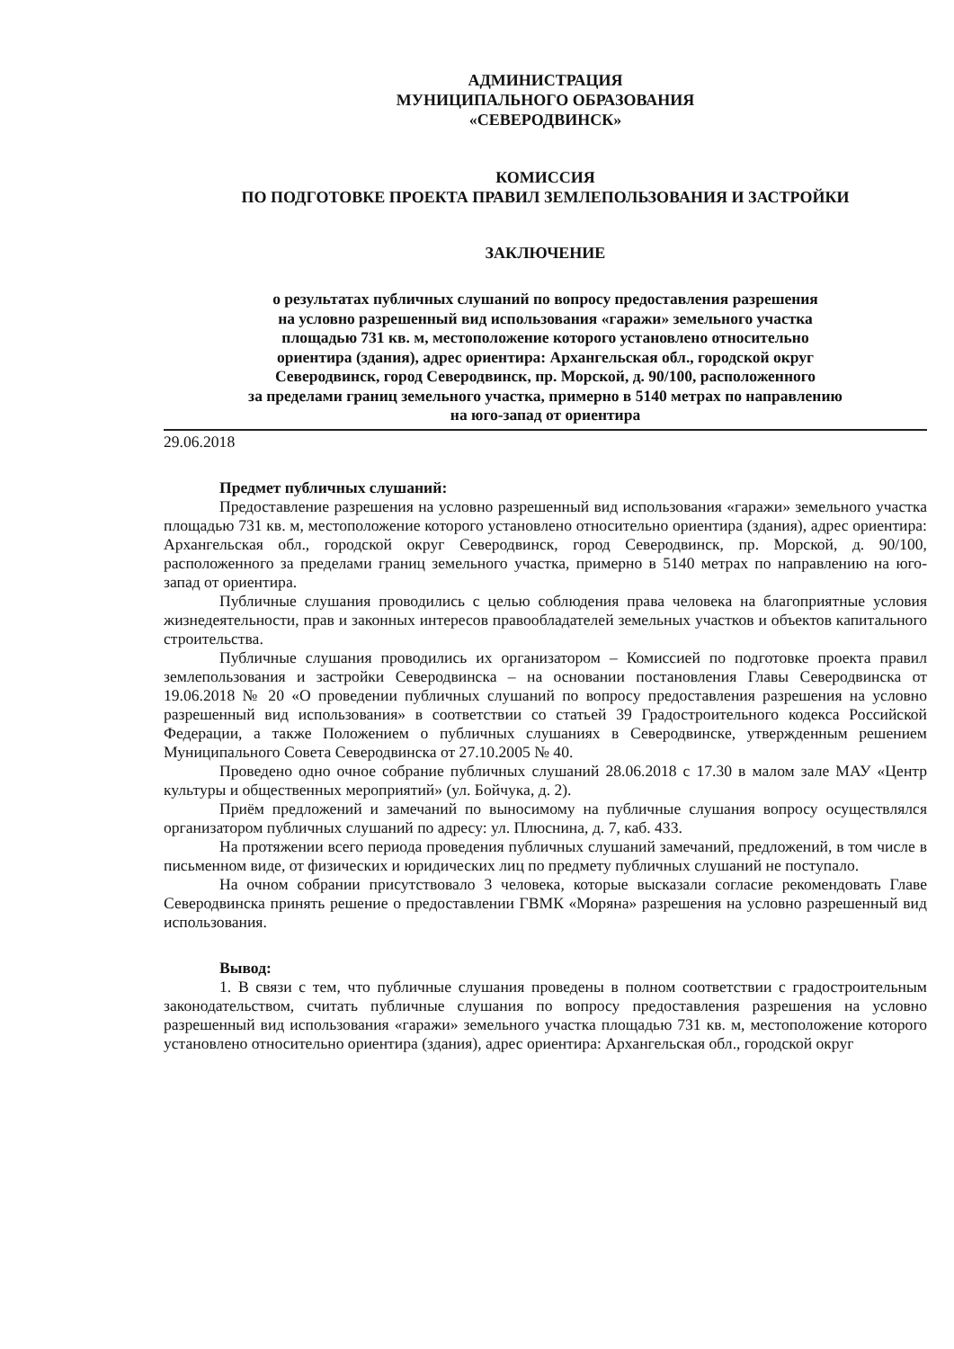АДМИНИСТРАЦИЯ
МУНИЦИПАЛЬНОГО ОБРАЗОВАНИЯ
«СЕВЕРОДВИНСК»
КОМИССИЯ
ПО ПОДГОТОВКЕ ПРОЕКТА ПРАВИЛ ЗЕМЛЕПОЛЬЗОВАНИЯ И ЗАСТРОЙКИ
ЗАКЛЮЧЕНИЕ
о результатах публичных слушаний по вопросу предоставления разрешения
на условно разрешенный вид использования «гаражи» земельного участка
площадью 731 кв. м, местоположение которого установлено относительно
ориентира (здания), адрес ориентира: Архангельская обл., городской округ
Северодвинск, город Северодвинск, пр. Морской, д. 90/100, расположенного
за пределами границ земельного участка, примерно в 5140 метрах по направлению
на юго-запад от ориентира
29.06.2018
Предмет публичных слушаний:
Предоставление разрешения на условно разрешенный вид использования «гаражи» земельного участка площадью 731 кв. м, местоположение которого установлено относительно ориентира (здания), адрес ориентира: Архангельская обл., городской округ Северодвинск, город Северодвинск, пр. Морской, д. 90/100, расположенного за пределами границ земельного участка, примерно в 5140 метрах по направлению на юго-запад от ориентира.
Публичные слушания проводились с целью соблюдения права человека на благоприятные условия жизнедеятельности, прав и законных интересов правообладателей земельных участков и объектов капитального строительства.
Публичные слушания проводились их организатором – Комиссией по подготовке проекта правил землепользования и застройки Северодвинска – на основании постановления Главы Северодвинска от 19.06.2018 № 20 «О проведении публичных слушаний по вопросу предоставления разрешения на условно разрешенный вид использования» в соответствии со статьей 39 Градостроительного кодекса Российской Федерации, а также Положением о публичных слушаниях в Северодвинске, утвержденным решением Муниципального Совета Северодвинска от 27.10.2005 № 40.
Проведено одно очное собрание публичных слушаний 28.06.2018 с 17.30 в малом зале МАУ «Центр культуры и общественных мероприятий» (ул. Бойчука, д. 2).
Приём предложений и замечаний по выносимому на публичные слушания вопросу осуществлялся организатором публичных слушаний по адресу: ул. Плюснина, д. 7, каб. 433.
На протяжении всего периода проведения публичных слушаний замечаний, предложений, в том числе в письменном виде, от физических и юридических лиц по предмету публичных слушаний не поступало.
На очном собрании присутствовало 3 человека, которые высказали согласие рекомендовать Главе Северодвинска принять решение о предоставлении ГВМК «Моряна» разрешения на условно разрешенный вид использования.
Вывод:
1. В связи с тем, что публичные слушания проведены в полном соответствии с градостроительным законодательством, считать публичные слушания по вопросу предоставления разрешения на условно разрешенный вид использования «гаражи» земельного участка площадью 731 кв. м, местоположение которого установлено относительно ориентира (здания), адрес ориентира: Архангельская обл., городской округ